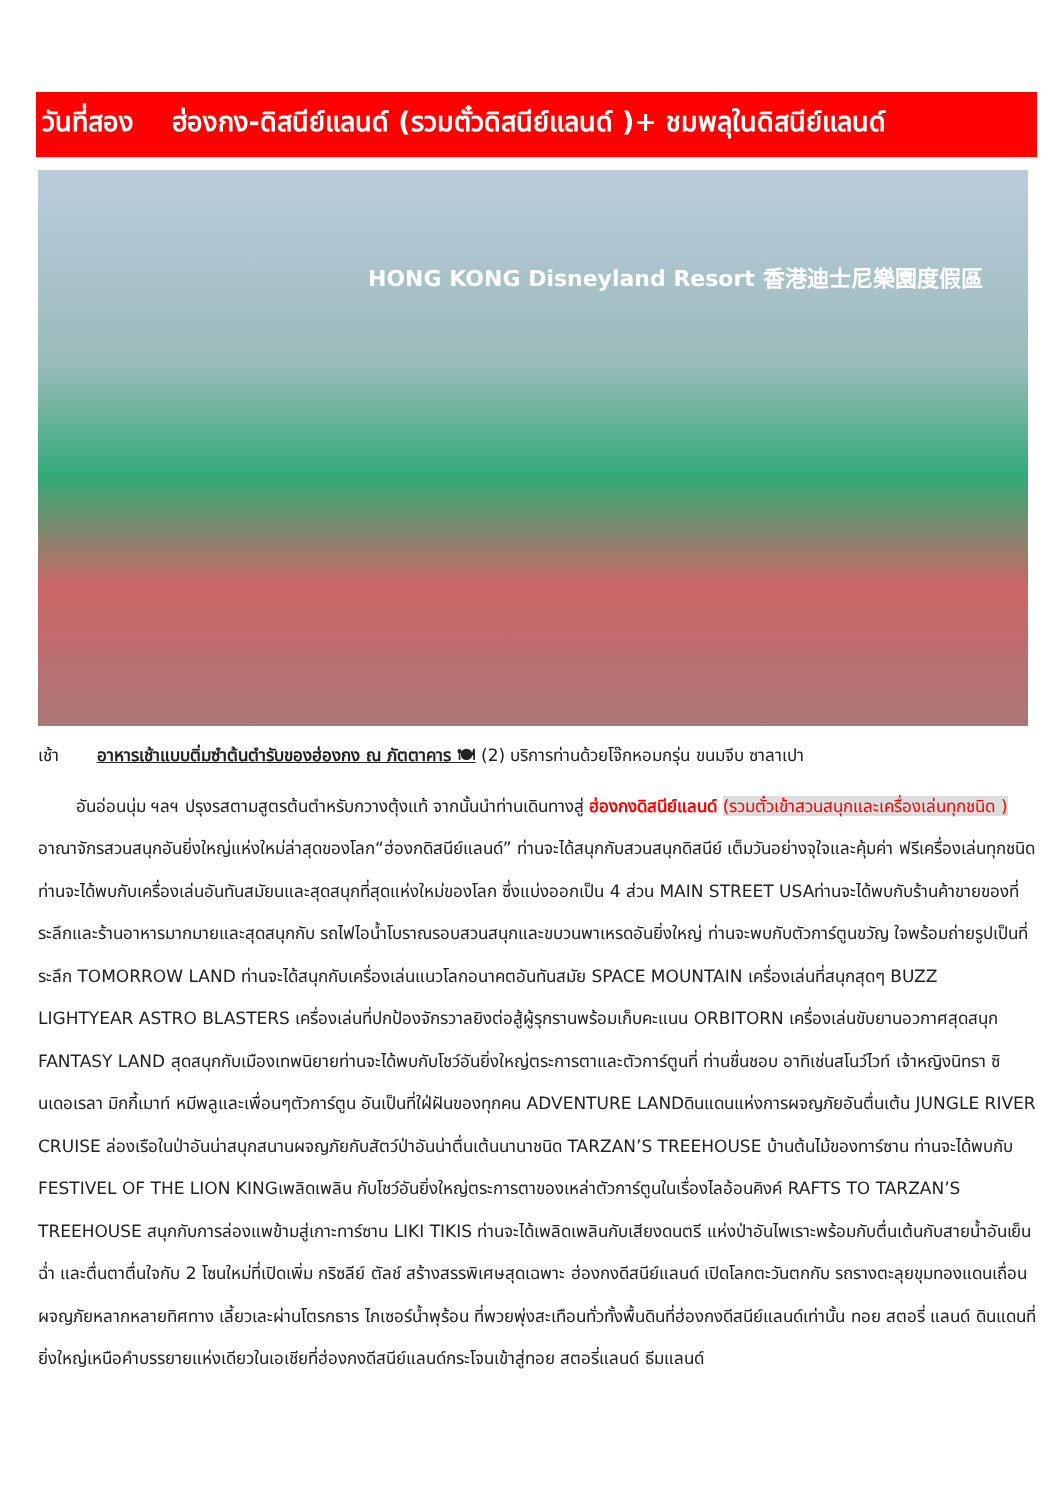วันที่สอง ฮ่องกง-ดิสนีย์แลนด์ (รวมตั๋วดิสนีย์แลนด์ )+ ชมพลุในดิสนีย์แลนด์
HONG KONG Disneyland Resort 香港迪士尼樂園度假區
เช้า อาหารเช้าแบบติ่มซำต้นตำรับของฮ่องกง ณ ภัตตาคาร 🍽 (2) บริการท่านด้วยโจ๊กหอมกรุ่น ขนมจีบ ซาลาเปา
อันอ่อนนุ่ม ฯลฯ ปรุงรสตามสูตรต้นตำหรับกวางตุ้งแท้ จากนั้นนำท่านเดินทางสู่ ฮ่องกงดิสนีย์แลนด์ (รวมตั๋วเข้าสวนสนุกและเครื่องเล่นทุกชนิด ) อาณาจักรสวนสนุกอันยิ่งใหญ่แห่งใหม่ล่าสุดของโลก“ฮ่องกดิสนีย์แลนด์” ท่านจะได้สนุกกับสวนสนุกดิสนีย์ เต็มวันอย่างจุใจและคุ้มค่า ฟรีเครื่องเล่นทุกชนิด ท่านจะได้พบกับเครื่องเล่นอันทันสมัยนและสุดสนุกที่สุดแห่งใหม่ของโลก ซึ่งแบ่งออกเป็น 4 ส่วน MAIN STREET USAท่านจะได้พบกับร้านค้าขายของที่ระลึกและร้านอาหารมากมายและสุดสนุกกับ รถไฟไอน้ำโบราณรอบสวนสนุกและขบวนพาเหรดอันยิ่งใหญ่ ท่านจะพบกับตัวการ์ตูนขวัญ ใจพร้อมถ่ายรูปเป็นที่ระลึก TOMORROW LAND ท่านจะได้สนุกกับเครื่องเล่นแนวโลกอนาคตอันทันสมัย SPACE MOUNTAIN เครื่องเล่นที่สนุกสุดๆ BUZZ LIGHTYEAR ASTRO BLASTERS เครื่องเล่นที่ปกป้องจักรวาลยิงต่อสู้ผู้รุกรานพร้อมเก็บคะแนน ORBITORN เครื่องเล่นขับยานอวกาศสุดสนุก FANTASY LAND สุดสนุกกับเมืองเทพนิยายท่านจะได้พบกับโชว์อันยิ่งใหญ่ตระการตาและตัวการ์ตูนที่ ท่านชื่นชอบ อาทิเช่นสโนว์ไวท์ เจ้าหญิงนิทรา ซินเดอเรลา มิกกี้เมาท์ หมีพลูและเพื่อนๆตัวการ์ตูน อันเป็นที่ใฝ่ฝันของทุกคน ADVENTURE LANDดินแดนแห่งการผจญภัยอันตื่นเต้น JUNGLE RIVER CRUISE ล่องเรือในป่าอันน่าสนุกสนานผจญภัยกับสัตว์ป่าอันน่าตื่นเต้นนานาชนิด TARZAN’S TREEHOUSE บ้านต้นไม้ของทาร์ซาน ท่านจะได้พบกับ FESTIVEL OF THE LION KINGเพลิดเพลิน กับโชว์อันยิ่งใหญ่ตระการตาของเหล่าตัวการ์ตูนในเรื่องไลอ้อนคิงค์ RAFTS TO TARZAN’S TREEHOUSE สนุกกับการล่องแพข้ามสู่เกาะทาร์ซาน LIKI TIKIS ท่านจะได้เพลิดเพลินกับเสียงดนตรี แห่งป่าอันไพเราะพร้อมกับตื่นเต้นกับสายน้ำอันเย็นฉ่ำ และตื่นตาตื่นใจกับ 2 โซนใหม่ที่เปิดเพิ่ม กริซลีย์ ตัลช์ สร้างสรรพิเศษสุดเฉพาะ ฮ่องกงดีสนีย์แลนด์ เปิดโลกตะวันตกกับ รถรางตะลุยขุมทองแดนเถื่อน ผจญภัยหลากหลายทิศทาง เลี้ยวเละผ่านโตรกธาร ไกเซอร์น้ำพุร้อน ที่พวยพุ่งสะเทือนทั่วทั้งพื้นดินที่ฮ่องกงดีสนีย์แลนด์เท่านั้น ทอย สตอรี่ แลนด์ ดินแดนที่ยิ่งใหญ่เหนือคำบรรยายแห่งเดียวในเอเชียที่ฮ่องกงดีสนีย์แลนด์กระโจนเข้าสู่ทอย สตอรี่แลนด์ ธีมแลนด์